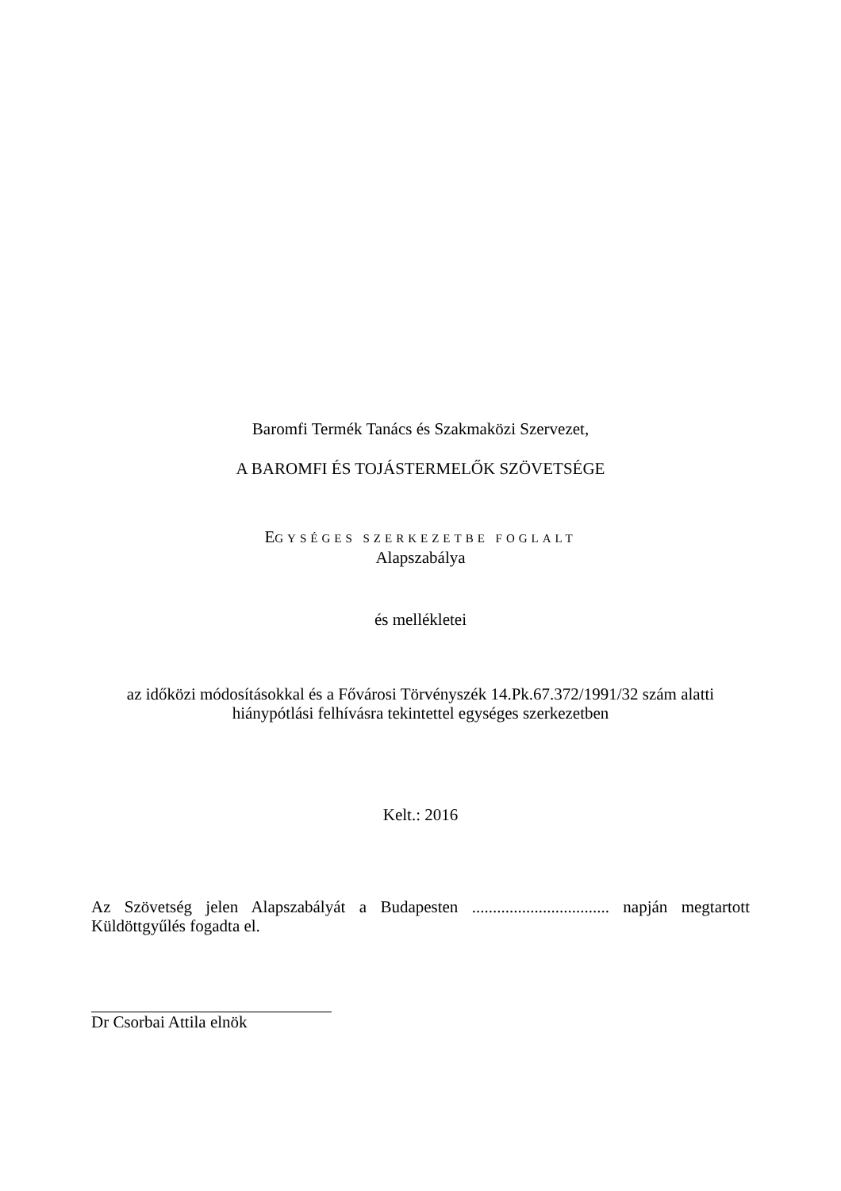Baromfi Termék Tanács és Szakmaközi Szervezet,
A BAROMFI ÉS TOJÁSTERMELŐK SZÖVETSÉGE
EGYSÉGES SZERKEZETBE FOGLALT
Alapszabálya
és mellékletei
az időközi módosításokkal és a Fővárosi Törvényszék 14.Pk.67.372/1991/32 szám alatti
hiánypótlási felhívásra tekintettel egységes szerkezetben
Kelt.: 2016
Az Szövetség jelen Alapszabályát a Budapesten ................................. napján megtartott Küldöttgyűlés fogadta el.
Dr Csorbai Attila elnök